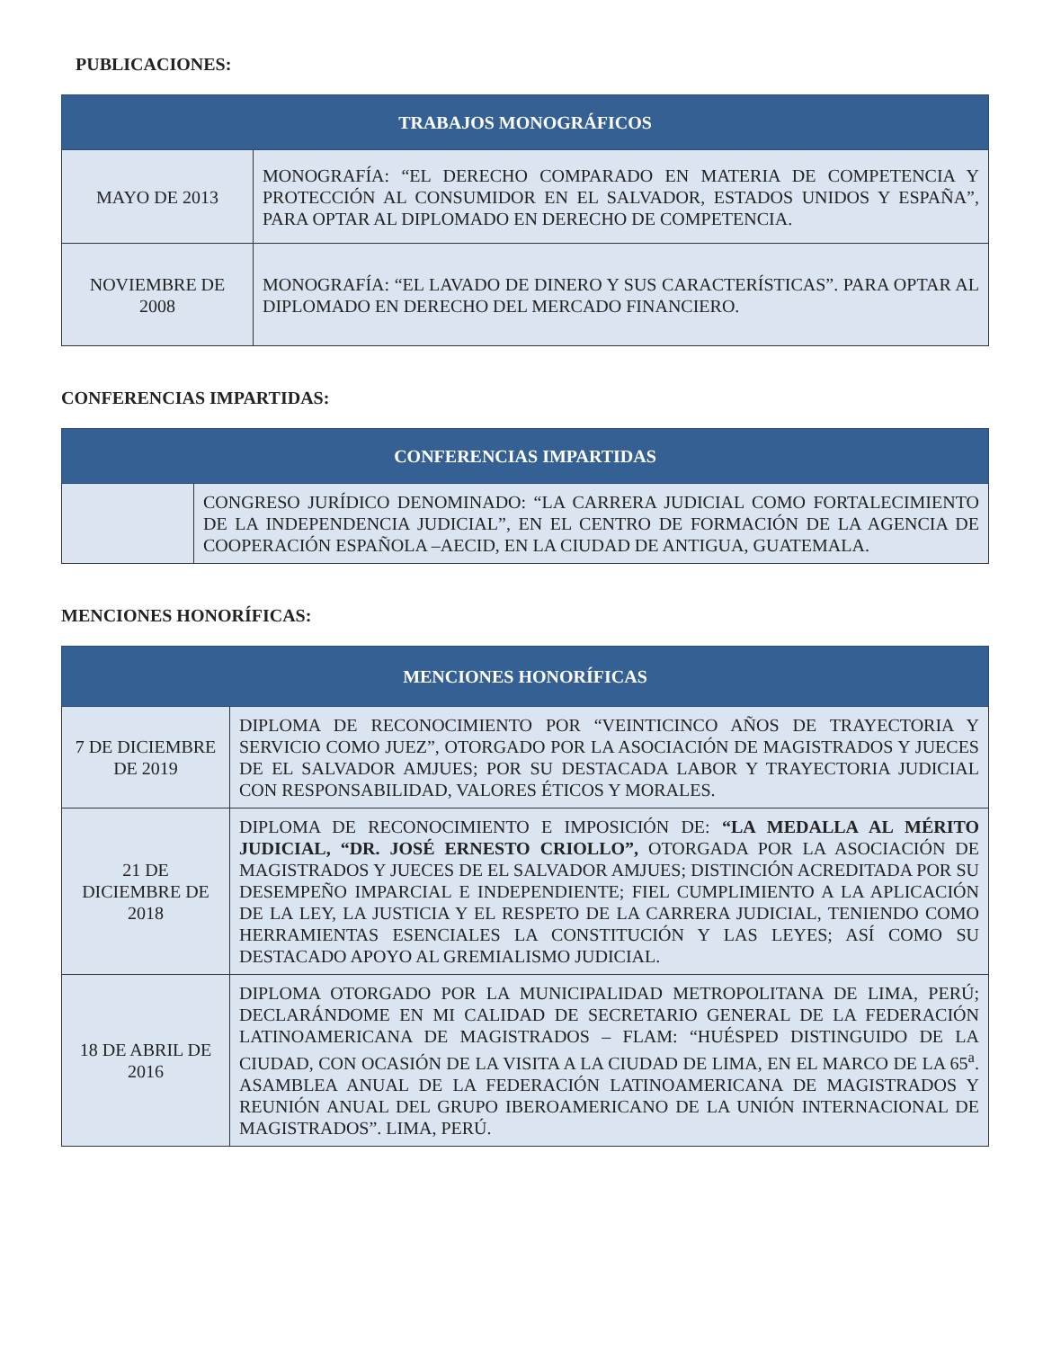PUBLICACIONES:
| TRABAJOS MONOGRÁFICOS | |
| --- | --- |
| MAYO DE 2013 | MONOGRAFÍA: “EL DERECHO COMPARADO EN MATERIA DE COMPETENCIA Y PROTECCIÓN AL CONSUMIDOR EN EL SALVADOR, ESTADOS UNIDOS Y ESPAÑA”, PARA OPTAR AL DIPLOMADO EN DERECHO DE COMPETENCIA. |
| NOVIEMBRE DE 2008 | MONOGRAFÍA: “EL LAVADO DE DINERO Y SUS CARACTERÍSTICAS”. PARA OPTAR AL DIPLOMADO EN DERECHO DEL MERCADO FINANCIERO. |
CONFERENCIAS IMPARTIDAS:
| CONFERENCIAS IMPARTIDAS | |
| --- | --- |
| | CONGRESO JURÍDICO DENOMINADO: “LA CARRERA JUDICIAL COMO FORTALECIMIENTO DE LA INDEPENDENCIA JUDICIAL”, EN EL CENTRO DE FORMACIÓN DE LA AGENCIA DE COOPERACIÓN ESPAÑOLA –AECID, EN LA CIUDAD DE ANTIGUA, GUATEMALA. |
MENCIONES HONORÍFICAS:
| MENCIONES HONORÍFICAS | |
| --- | --- |
| 7 DE DICIEMBRE DE 2019 | DIPLOMA DE RECONOCIMIENTO POR “VEINTICINCO AÑOS DE TRAYECTORIA Y SERVICIO COMO JUEZ”, OTORGADO POR LA ASOCIACIÓN DE MAGISTRADOS Y JUECES DE EL SALVADOR AMJUES; POR SU DESTACADA LABOR Y TRAYECTORIA JUDICIAL CON RESPONSABILIDAD, VALORES ÉTICOS Y MORALES. |
| 21 DE DICIEMBRE DE 2018 | DIPLOMA DE RECONOCIMIENTO E IMPOSICIÓN DE: “LA MEDALLA AL MÉRITO JUDICIAL, “DR. JOSÉ ERNESTO CRIOLLO”, OTORGADA POR LA ASOCIACIÓN DE MAGISTRADOS Y JUECES DE EL SALVADOR AMJUES; DISTINCIÓN ACREDITADA POR SU DESEMPEÑO IMPARCIAL E INDEPENDIENTE; FIEL CUMPLIMIENTO A LA APLICACIÓN DE LA LEY, LA JUSTICIA Y EL RESPETO DE LA CARRERA JUDICIAL, TENIENDO COMO HERRAMIENTAS ESENCIALES LA CONSTITUCIÓN Y LAS LEYES; ASÍ COMO SU DESTACADO APOYO AL GREMIALISMO JUDICIAL. |
| 18 DE ABRIL DE 2016 | DIPLOMA OTORGADO POR LA MUNICIPALIDAD METROPOLITANA DE LIMA, PERÚ; DECLARÁNDOME EN MI CALIDAD DE SECRETARIO GENERAL DE LA FEDERACIÓN LATINOAMERICANA DE MAGISTRADOS – FLAM: “HUÉSPED DISTINGUIDO DE LA CIUDAD, CON OCASIÓN DE LA VISITA A LA CIUDAD DE LIMA, EN EL MARCO DE LA 65<sup>a</sup>. ASAMBLEA ANUAL DE LA FEDERACIÓN LATINOAMERICANA DE MAGISTRADOS Y REUNIÓN ANUAL DEL GRUPO IBEROAMERICANO DE LA UNIÓN INTERNACIONAL DE MAGISTRADOS”. LIMA, PERÚ. |